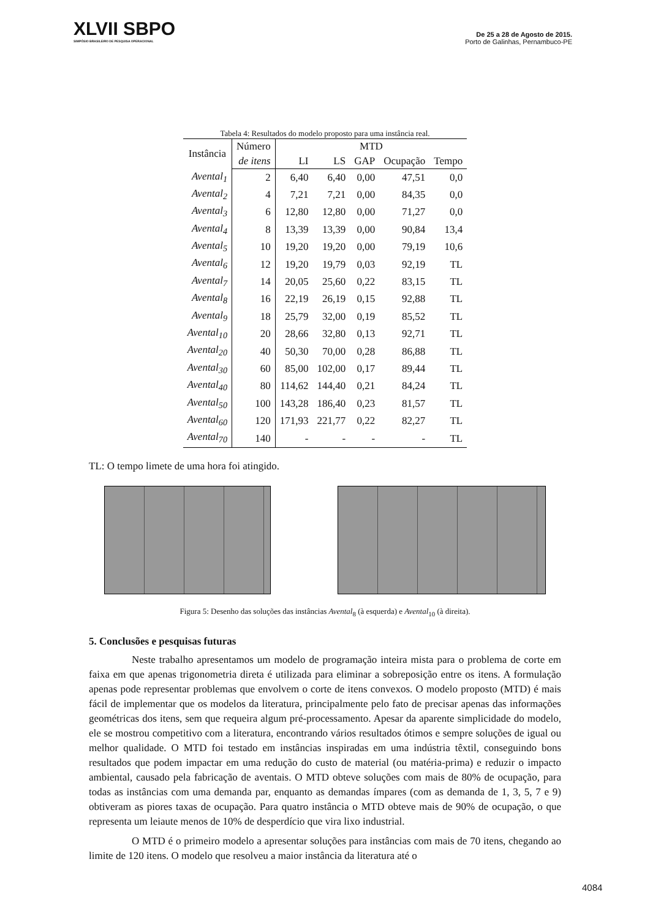XLVII SBPO
SIMPÓSIO BRASILEIRO DE PESQUISA OPERACIONAL
De 25 a 28 de Agosto de 2015.
Porto de Galinhas, Pernambuco-PE
Tabela 4: Resultados do modelo proposto para uma instância real.
| Instância | Número | MTD | | | | |
| --- | --- | --- | --- | --- | --- | --- |
| | de itens | LI | LS | GAP | Ocupação | Tempo |
| Avental<sub>1</sub> | 2 | 6,40 | 6,40 | 0,00 | 47,51 | 0,0 |
| Avental<sub>2</sub> | 4 | 7,21 | 7,21 | 0,00 | 84,35 | 0,0 |
| Avental<sub>3</sub> | 6 | 12,80 | 12,80 | 0,00 | 71,27 | 0,0 |
| Avental<sub>4</sub> | 8 | 13,39 | 13,39 | 0,00 | 90,84 | 13,4 |
| Avental<sub>5</sub> | 10 | 19,20 | 19,20 | 0,00 | 79,19 | 10,6 |
| Avental<sub>6</sub> | 12 | 19,20 | 19,79 | 0,03 | 92,19 | TL |
| Avental<sub>7</sub> | 14 | 20,05 | 25,60 | 0,22 | 83,15 | TL |
| Avental<sub>8</sub> | 16 | 22,19 | 26,19 | 0,15 | 92,88 | TL |
| Avental<sub>9</sub> | 18 | 25,79 | 32,00 | 0,19 | 85,52 | TL |
| Avental<sub>10</sub> | 20 | 28,66 | 32,80 | 0,13 | 92,71 | TL |
| Avental<sub>20</sub> | 40 | 50,30 | 70,00 | 0,28 | 86,88 | TL |
| Avental<sub>30</sub> | 60 | 85,00 | 102,00 | 0,17 | 89,44 | TL |
| Avental<sub>40</sub> | 80 | 114,62 | 144,40 | 0,21 | 84,24 | TL |
| Avental<sub>50</sub> | 100 | 143,28 | 186,40 | 0,23 | 81,57 | TL |
| Avental<sub>60</sub> | 120 | 171,93 | 221,77 | 0,22 | 82,27 | TL |
| Avental<sub>70</sub> | 140 | - | - | - | - | TL |
TL: O tempo limete de uma hora foi atingido.
Figura 5: Desenho das soluções das instâncias Avental<sub>8</sub> (à esquerda) e Avental<sub>10</sub> (à direita).
5. Conclusões e pesquisas futuras
Neste trabalho apresentamos um modelo de programação inteira mista para o problema de corte em faixa em que apenas trigonometria direta é utilizada para eliminar a sobreposição entre os itens. A formulação apenas pode representar problemas que envolvem o corte de itens convexos. O modelo proposto (MTD) é mais fácil de implementar que os modelos da literatura, principalmente pelo fato de precisar apenas das informações geométricas dos itens, sem que requeira algum pré-processamento. Apesar da aparente simplicidade do modelo, ele se mostrou competitivo com a literatura, encontrando vários resultados ótimos e sempre soluções de igual ou melhor qualidade. O MTD foi testado em instâncias inspiradas em uma indústria têxtil, conseguindo bons resultados que podem impactar em uma redução do custo de material (ou matéria-prima) e reduzir o impacto ambiental, causado pela fabricação de aventais. O MTD obteve soluções com mais de 80% de ocupação, para todas as instâncias com uma demanda par, enquanto as demandas ímpares (com as demanda de 1, 3, 5, 7 e 9) obtiveram as piores taxas de ocupação. Para quatro instância o MTD obteve mais de 90% de ocupação, o que representa um leiaute menos de 10% de desperdício que vira lixo industrial.
O MTD é o primeiro modelo a apresentar soluções para instâncias com mais de 70 itens, chegando ao limite de 120 itens. O modelo que resolveu a maior instância da literatura até o
4084